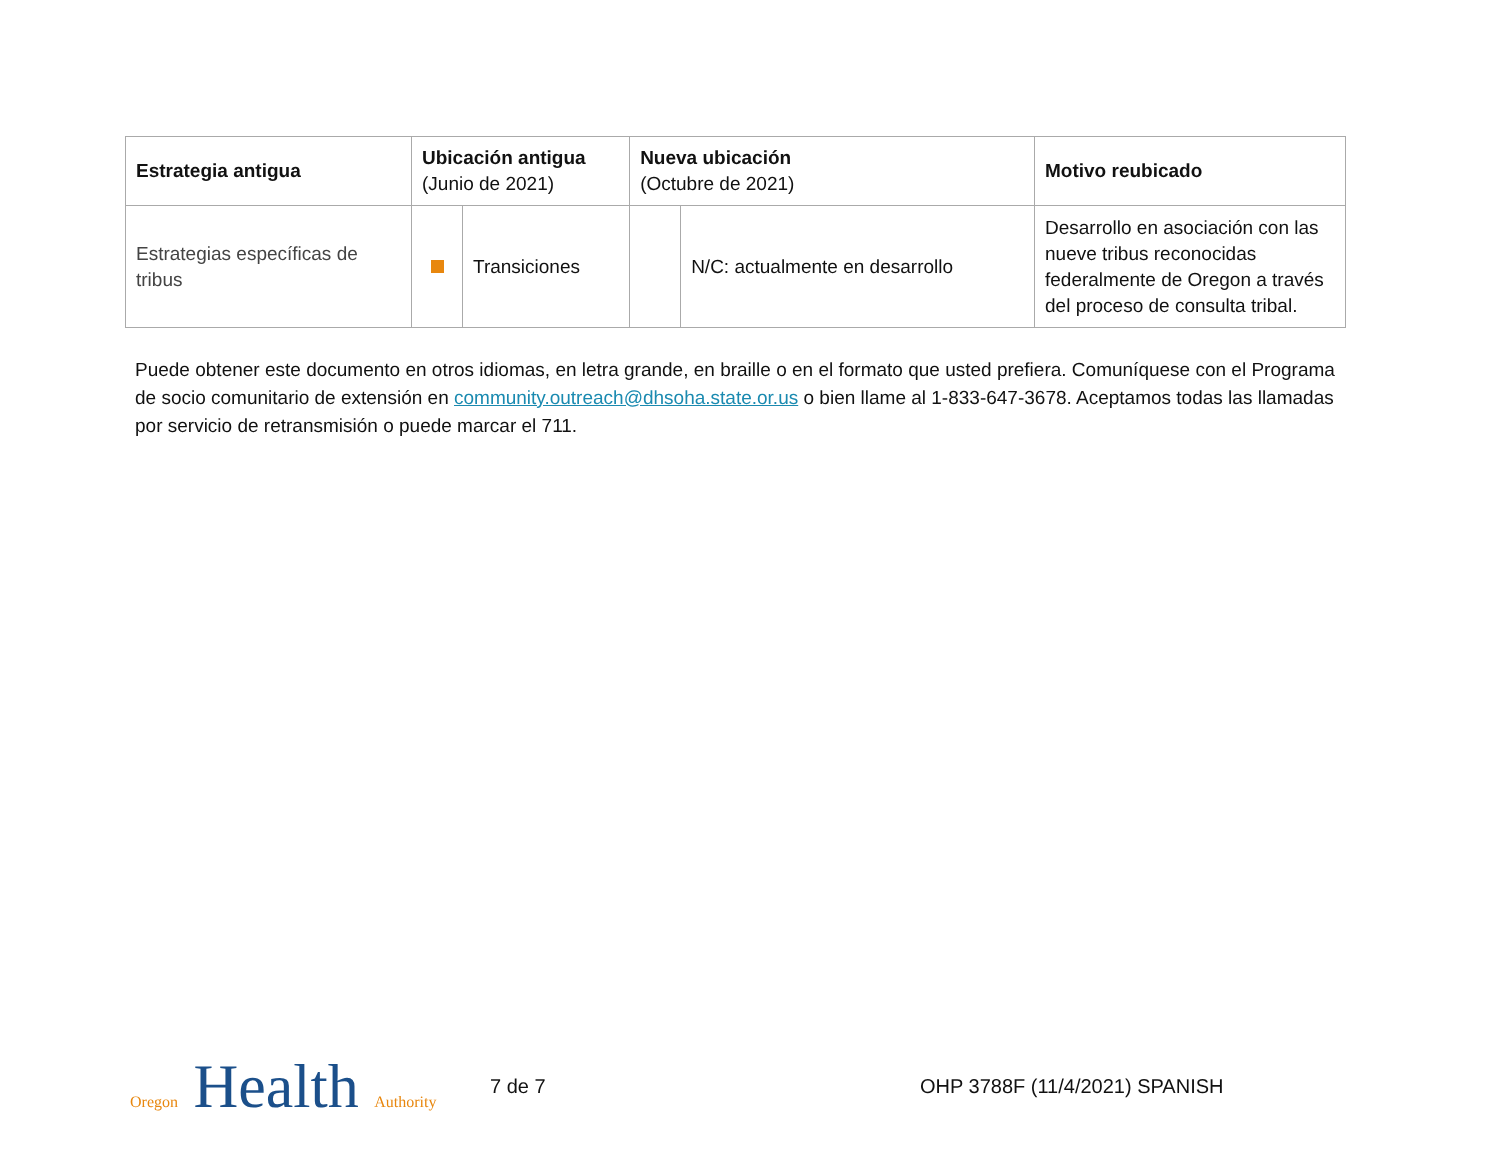| Estrategia antigua | Ubicación antigua (Junio de 2021) | | Nueva ubicación (Octubre de 2021) | | Motivo reubicado |
| --- | --- | --- | --- | --- | --- |
| Estrategias específicas de tribus | | Transiciones | | N/C: actualmente en desarrollo | Desarrollo en asociación con las nueve tribus reconocidas federalmente de Oregon a través del proceso de consulta tribal. |
Puede obtener este documento en otros idiomas, en letra grande, en braille o en el formato que usted prefiera. Comuníquese con el Programa de socio comunitario de extensión en community.outreach@dhsoha.state.or.us o bien llame al 1-833-647-3678. Aceptamos todas las llamadas por servicio de retransmisión o puede marcar el 711.
Oregon Health Authority
7 de 7 OHP 3788F (11/4/2021) SPANISH